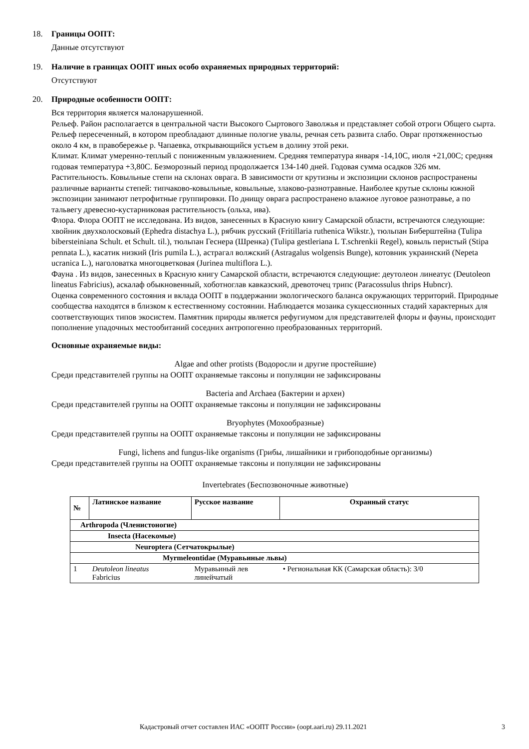18. Границы ООПТ:
Данные отсутствуют
19. Наличие в границах ООПТ иных особо охраняемых природных территорий:
Отсутствуют
20. Природные особенности ООПТ:
Вся территория является малонарушенной.
Рельеф. Район располагается в центральной части Высокого Сыртового Заволжья и представляет собой отроги Общего сырта. Рельеф пересеченный, в котором преобладают длинные пологие увалы, речная сеть развита слабо. Овраг протяженностью около 4 км, в правобережье р. Чапаевка, открывающийся устьем в долину этой реки.
Климат. Климат умеренно-теплый с пониженным увлажнением. Средняя температура января -14,10С, июля +21,00С; средняя годовая температура +3,80С. Безморозный период продолжается 134-140 дней. Годовая сумма осадков 326 мм.
Растительность. Ковыльные степи на склонах оврага. В зависимости от крутизны и экспозиции склонов распространены различные варианты степей: типчаково-ковыльные, ковыльные, злаково-разнотравные. Наиболее крутые склоны южной экспозиции занимают петрофитные группировки. По днищу оврага распространено влажное луговое разнотравье, а по тальвегу древесно-кустарниковая растительность (ольха, ива).
Флора. Флора ООПТ не исследована. Из видов, занесенных в Красную книгу Самарской области, встречаются следующие: хвойник двухколосковый (Ephedra distachya L.), рябчик русский (Fritillaria ruthenica Wikstr.), тюльпан Биберштейна (Tulipa bibersteiniana Schult. et Schult. til.), тюльпан Геснера (Шренка) (Tulipa gestleriana L T.schrenkii Regel), ковыль перистый (Stipa pennata L.), касатик низкий (Iris pumila L.), астрагал волжский (Astragalus wolgensis Bunge), котовник украинский (Nepeta ucranica L.), наголоватка многоцветковая (Jurinea multiflora L.).
Фауна . Из видов, занесенных в Красную книгу Самарской области, встречаются следующие: деутолеон линеатус (Deutoleon lineatus Fabricius), аскалаф обыкновенный, хоботноглав кавказский, древоточец трипс (Paracossulus thrips Hubncr).
Оценка современного состояния и вклада ООПТ в поддержании экологического баланса окружающих территорий. Природные сообщества находятся в близком к естественному состоянии. Наблюдается мозаика сукцессионных стадий характерных для соответствующих типов экосистем. Памятник природы является рефугиумом для представителей флоры и фауны, происходит пополнение упадочных местообитаний соседних антропогенно преобразованных территорий.
Основные охраняемые виды:
Algae and other protists (Водоросли и другие простейшие)
Среди представителей группы на ООПТ охраняемые таксоны и популяции не зафиксированы
Bacteria and Archaea (Бактерии и археи)
Среди представителей группы на ООПТ охраняемые таксоны и популяции не зафиксированы
Bryophytes (Мохообразные)
Среди представителей группы на ООПТ охраняемые таксоны и популяции не зафиксированы
Fungi, lichens and fungus-like organisms (Грибы, лишайники и грибоподобные организмы)
Среди представителей группы на ООПТ охраняемые таксоны и популяции не зафиксированы
Invertebrates (Беспозвоночные животные)
| № | Латинское название | Русское название | Охранный статус |
| --- | --- | --- | --- |
| Arthropoda (Членистоногие) | | | |
| Insecta (Насекомые) | | | |
| Neuroptera (Сетчатокрылые) | | | |
| Myrmeleontidae (Муравьиные львы) | | | |
| 1 | Deutoleon lineatus Fabricius | Муравьиный лев линейчатый | • Региональная КК (Самарская область): 3/0 |
Кадастровый отчет составлен ИАС «ООПТ России» (oopt.aari.ru) 29.11.2021 3